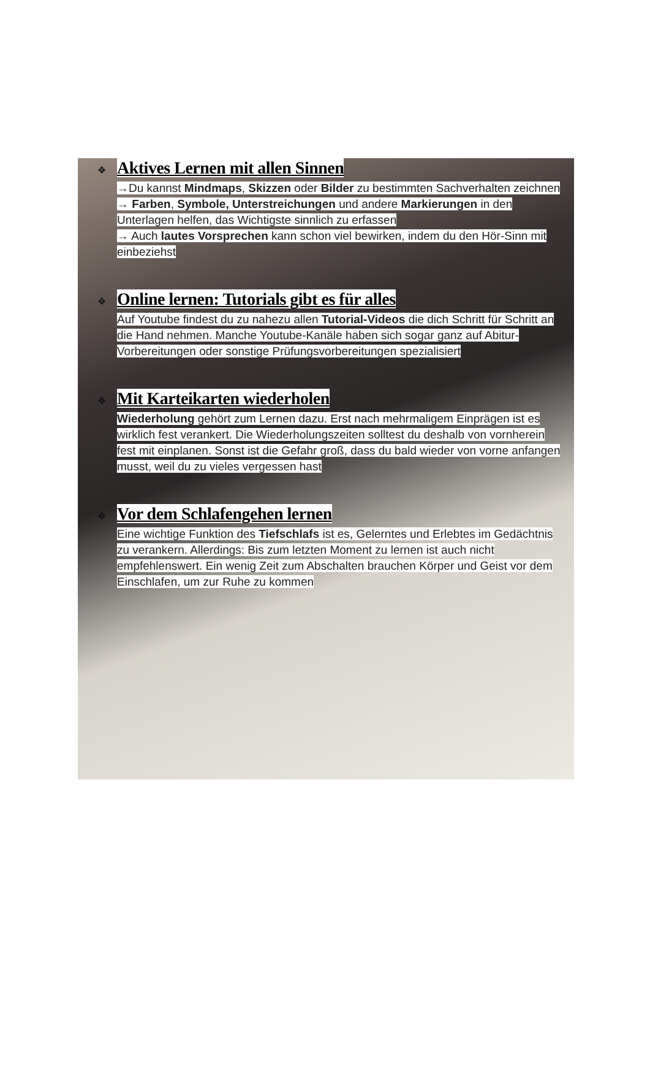❖
Aktives Lernen mit allen Sinnen
→Du kannst Mindmaps, Skizzen oder Bilder zu bestimmten Sachverhalten zeichnen
→ Farben, Symbole, Unterstreichungen und andere Markierungen in den Unterlagen helfen, das Wichtigste sinnlich zu erfassen
→ Auch lautes Vorsprechen kann schon viel bewirken, indem du den Hör-Sinn mit einbeziehst
❖
Online lernen: Tutorials gibt es für alles
Auf Youtube findest du zu nahezu allen Tutorial-Videos die dich Schritt für Schritt an die Hand nehmen. Manche Youtube-Kanäle haben sich sogar ganz auf Abitur-Vorbereitungen oder sonstige Prüfungsvorbereitungen spezialisiert
❖
Mit Karteikarten wiederholen
Wiederholung gehört zum Lernen dazu. Erst nach mehrmaligem Einprägen ist es wirklich fest verankert. Die Wiederholungszeiten solltest du deshalb von vornherein fest mit einplanen. Sonst ist die Gefahr groß, dass du bald wieder von vorne anfangen musst, weil du zu vieles vergessen hast
❖
Vor dem Schlafengehen lernen
Eine wichtige Funktion des Tiefschlafs ist es, Gelerntes und Erlebtes im Gedächtnis zu verankern. Allerdings: Bis zum letzten Moment zu lernen ist auch nicht empfehlenswert. Ein wenig Zeit zum Abschalten brauchen Körper und Geist vor dem Einschlafen, um zur Ruhe zu kommen